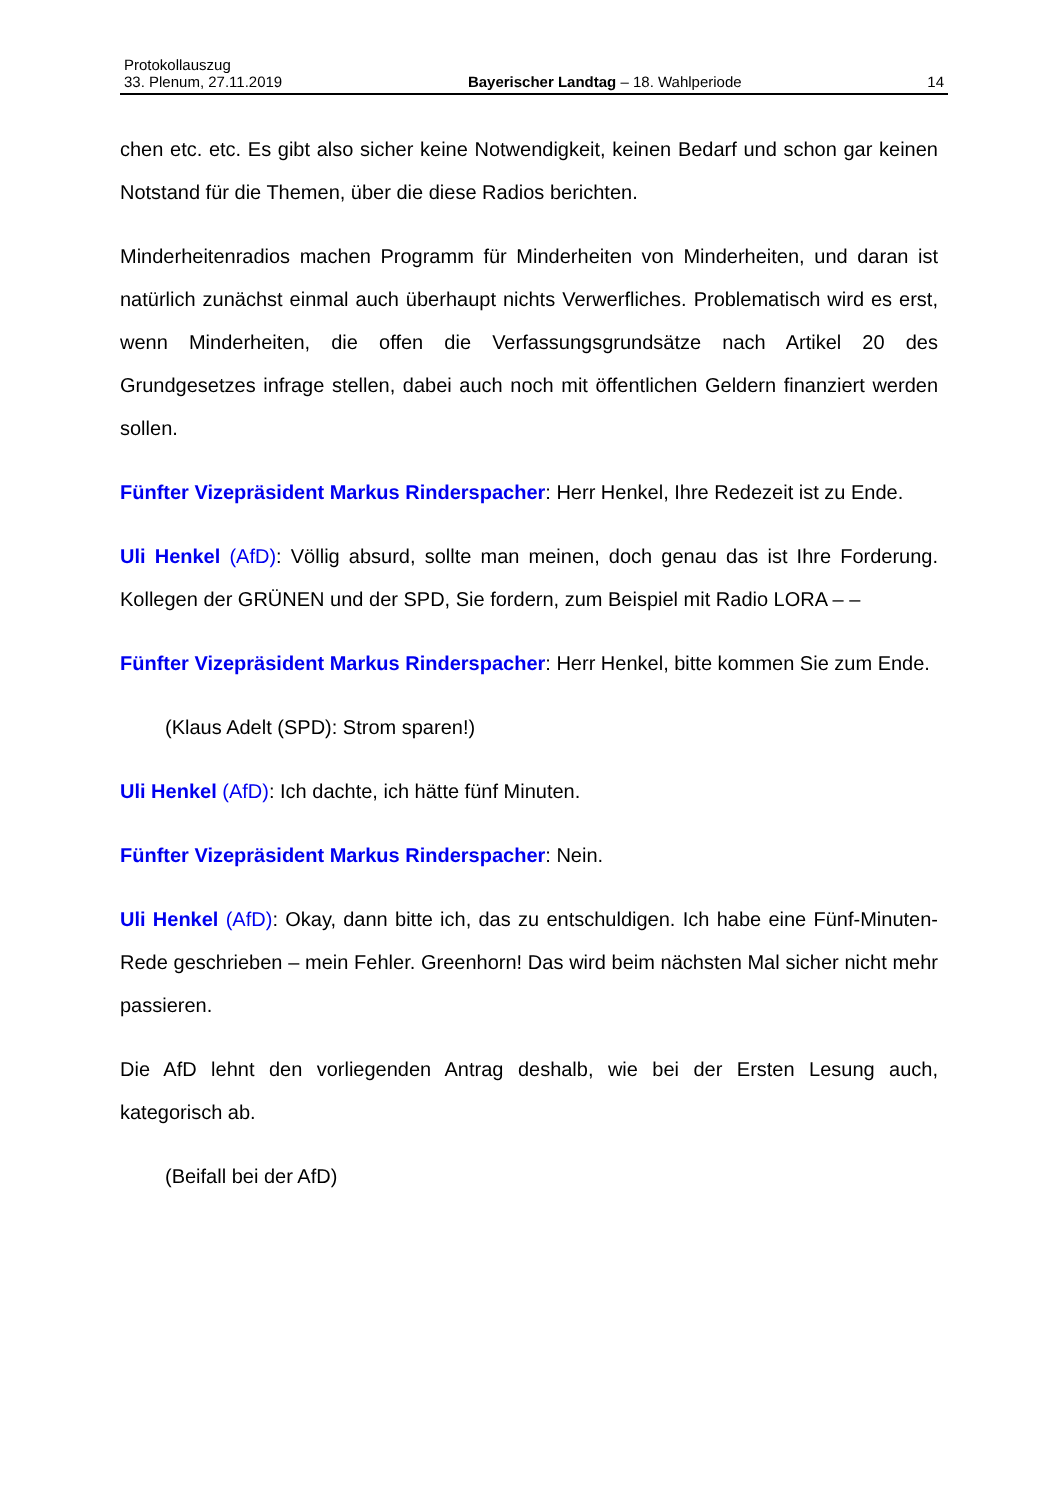Protokollauszug
33. Plenum, 27.11.2019 Bayerischer Landtag – 18. Wahlperiode 14
chen etc. etc. Es gibt also sicher keine Notwendigkeit, keinen Bedarf und schon gar keinen Notstand für die Themen, über die diese Radios berichten.
Minderheitenradios machen Programm für Minderheiten von Minderheiten, und daran ist natürlich zunächst einmal auch überhaupt nichts Verwerfliches. Problematisch wird es erst, wenn Minderheiten, die offen die Verfassungsgrundsätze nach Artikel 20 des Grundgesetzes infrage stellen, dabei auch noch mit öffentlichen Geldern finanziert werden sollen.
Fünfter Vizepräsident Markus Rinderspacher: Herr Henkel, Ihre Redezeit ist zu Ende.
Uli Henkel (AfD): Völlig absurd, sollte man meinen, doch genau das ist Ihre Forderung. Kollegen der GRÜNEN und der SPD, Sie fordern, zum Beispiel mit Radio LORA – –
Fünfter Vizepräsident Markus Rinderspacher: Herr Henkel, bitte kommen Sie zum Ende.
(Klaus Adelt (SPD): Strom sparen!)
Uli Henkel (AfD): Ich dachte, ich hätte fünf Minuten.
Fünfter Vizepräsident Markus Rinderspacher: Nein.
Uli Henkel (AfD): Okay, dann bitte ich, das zu entschuldigen. Ich habe eine Fünf-Minuten-Rede geschrieben – mein Fehler. Greenhorn! Das wird beim nächsten Mal sicher nicht mehr passieren.
Die AfD lehnt den vorliegenden Antrag deshalb, wie bei der Ersten Lesung auch, kategorisch ab.
(Beifall bei der AfD)